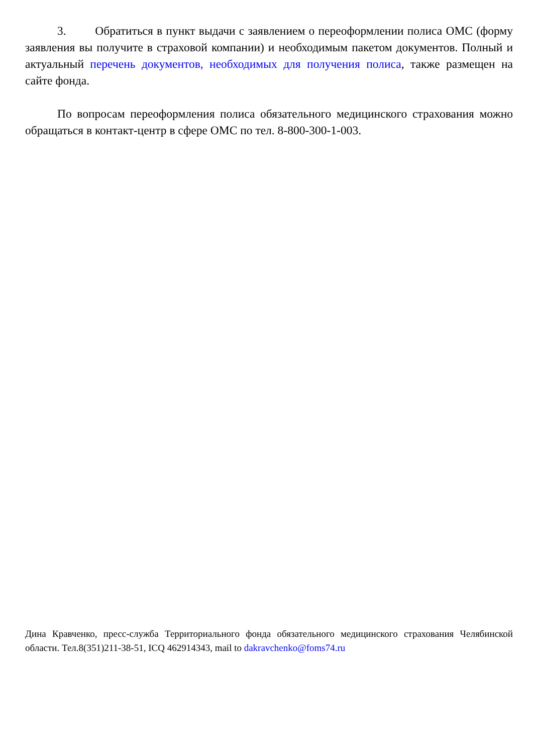3. Обратиться в пункт выдачи с заявлением о переоформлении полиса ОМС (форму заявления вы получите в страховой компании) и необходимым пакетом документов. Полный и актуальный перечень документов, необходимых для получения полиса, также размещен на сайте фонда.
По вопросам переоформления полиса обязательного медицинского страхования можно обращаться в контакт-центр в сфере ОМС по тел. 8-800-300-1-003.
Дина Кравченко, пресс-служба Территориального фонда обязательного медицинского страхования Челябинской области. Тел.8(351)211-38-51, ICQ 462914343, mail to dakravchenko@foms74.ru